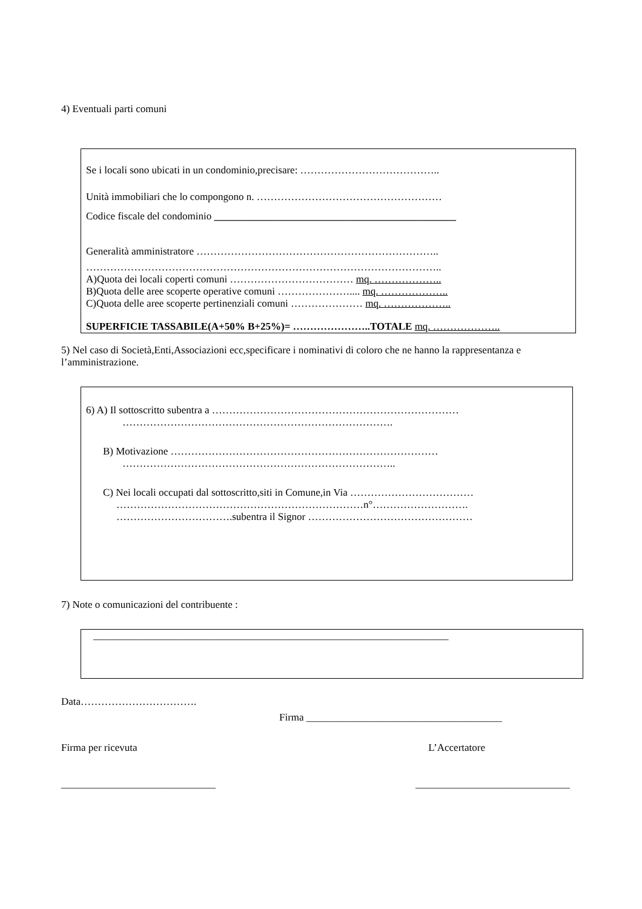4) Eventuali parti comuni
Se i locali sono ubicati in un condominio,precisare: …………………………………..
Unità immobiliari che lo compongono n. ………………………………………………
Codice fiscale del condominio _______________________________________________
Generalità amministratore ……………………………………………………………..
…………………………………………………………………………………………..
A)Quota dei locali coperti comuni ……………………………… mq. ………………..
B)Quota delle aree scoperte operative comuni ………………….... mq. ………………..
C)Quota delle aree scoperte pertinenziali comuni ………………… mq. ………………..
SUPERFICIE TASSABILE(A+50% B+25%)= …………………..TOTALE mq. ………………..
5) Nel caso di Società,Enti,Associazioni ecc,specificare i nominativi di coloro che ne hanno la rappresentanza e l’amministrazione.
6) A) Il sottoscritto subentra a ………………………………………………………………
…………………………………………………………………….
B) Motivazione ……………………………………………………………………
……………………………………………………………………..
C) Nei locali occupati dal sottoscritto,siti in Comune,in Via ………………………………
………………………………………………………………n°……………………….
…………………………….subentra il Signor …………………………………………
7) Note o comunicazioni del contribuente :
_____________________________________________________________________
Data…………………………….
Firma ______________________________________
Firma per ricevuta L’Accertatore
______________________________ ______________________________